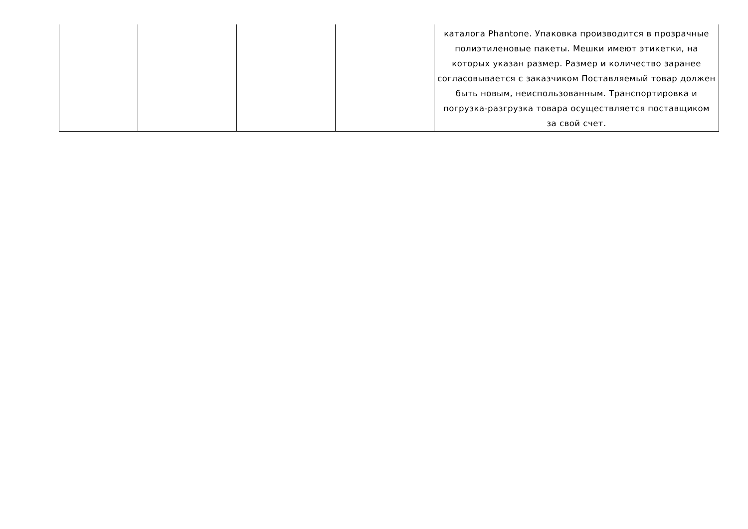| | | | | каталога Phantone. Упаковка производится в прозрачные полиэтиленовые пакеты. Мешки имеют этикетки, на которых указан размер. Размер и количество заранее согласовывается с заказчиком Поставляемый товар должен быть новым, неиспользованным. Транспортировка и погрузка-разгрузка товара осуществляется поставщиком за свой счет. |